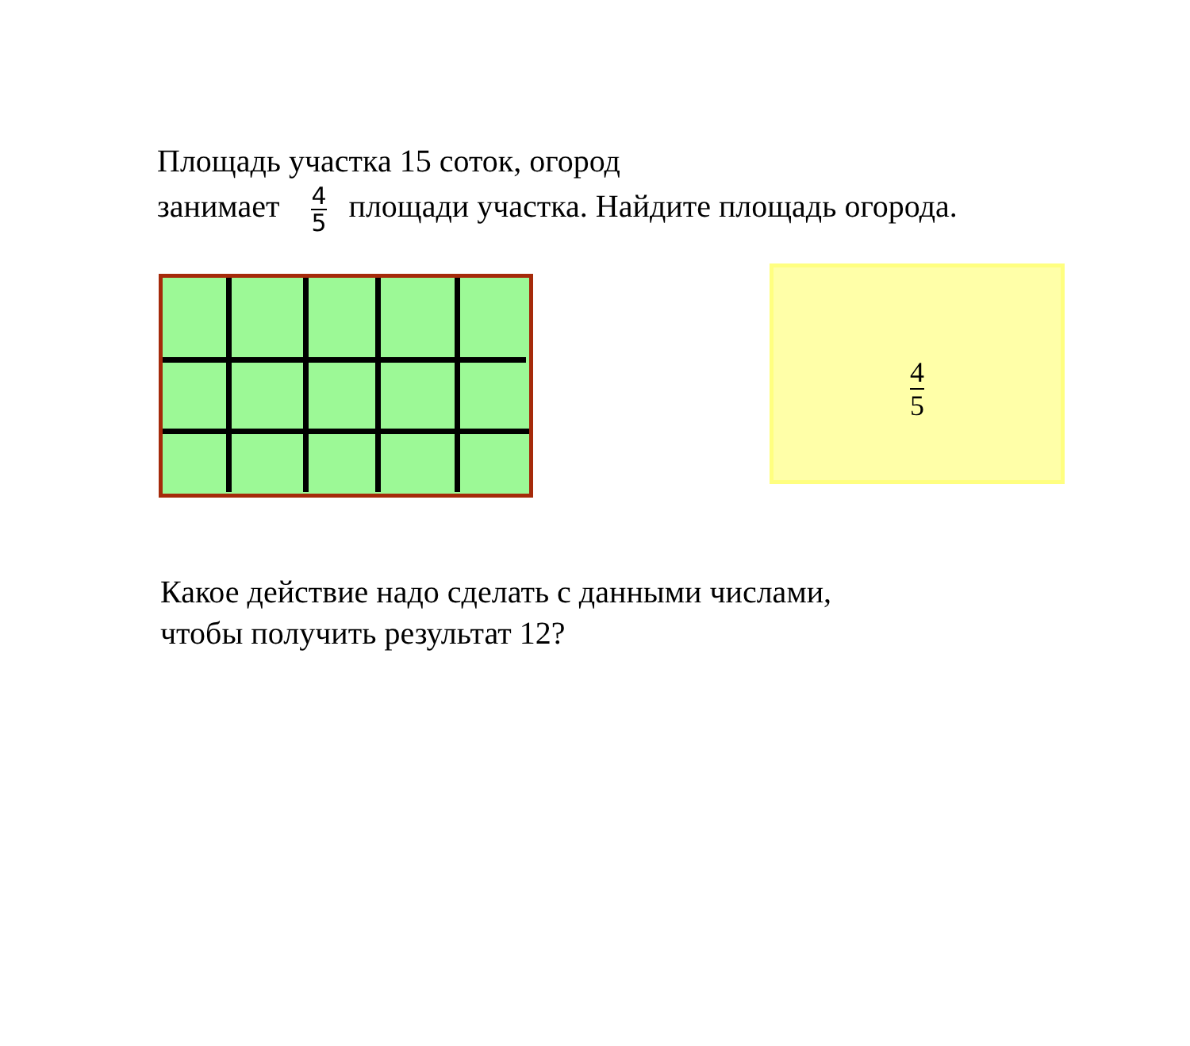Площадь участка 15 соток, огород
занимает 4 5 площади участка. Найдите площадь огорода.
4 5
Какое действие надо сделать с данными числами,
чтобы получить результат 12?